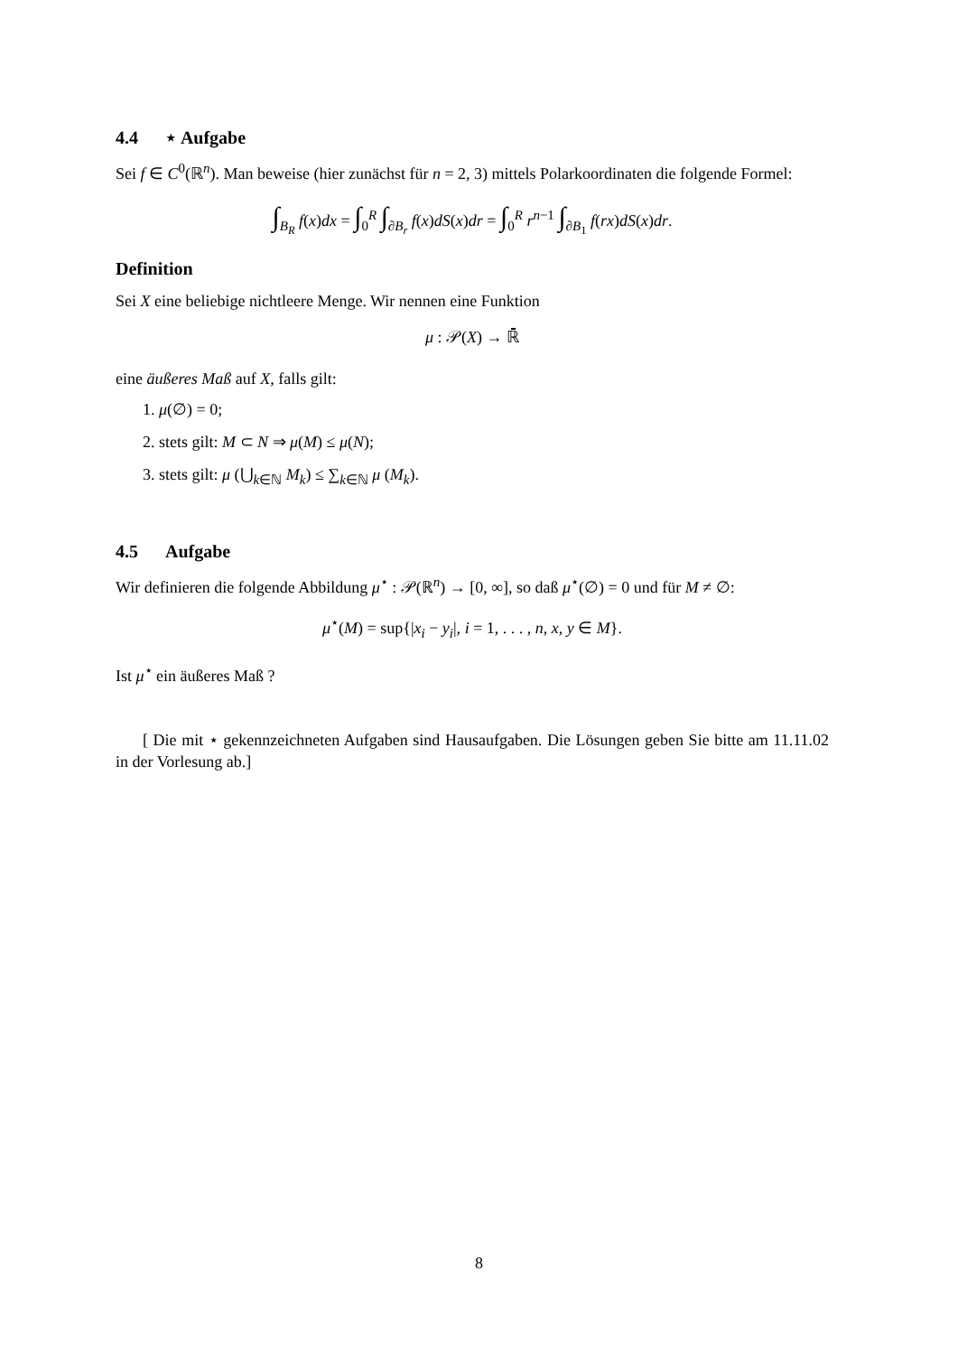4.4 ⋆ Aufgabe
Sei f ∈ C<sup>0</sup>(ℝ<sup>n</sup>). Man beweise (hier zunächst für n = 2, 3) mittels Polarkoordinaten die folgende Formel:
∫<sub>B<sub>R</sub></sub> f(x)dx = ∫<sub>0</sub><sup>R</sup> ∫<sub>∂B<sub>r</sub></sub> f(x)dS(x)dr = ∫<sub>0</sub><sup>R</sup> r<sup>n−1</sup> ∫<sub>∂B<sub>1</sub></sub> f(rx)dS(x)dr.
Definition
Sei X eine beliebige nichtleere Menge. Wir nennen eine Funktion
μ : 𝒫(X) → ℝ̄
eine äußeres Maß auf X, falls gilt:
1. μ(∅) = 0;
2. stets gilt: M ⊂ N ⇒ μ(M) ≤ μ(N);
3. stets gilt: μ (⋃<sub>k∈ℕ</sub> M<sub>k</sub>) ≤ ∑<sub>k∈ℕ</sub> μ (M<sub>k</sub>).
4.5 Aufgabe
Wir definieren die folgende Abbildung μ<sup>⋆</sup> : 𝒫(ℝ<sup>n</sup>) → [0, ∞], so daß μ<sup>⋆</sup>(∅) = 0 und für M ≠ ∅:
μ<sup>⋆</sup>(M) = sup{|x<sub>i</sub> − y<sub>i</sub>|, i = 1, . . . , n, x, y ∈ M}.
Ist μ<sup>⋆</sup> ein äußeres Maß ?
[ Die mit ⋆ gekennzeichneten Aufgaben sind Hausaufgaben. Die Lösungen geben Sie bitte am 11.11.02 in der Vorlesung ab.]
8